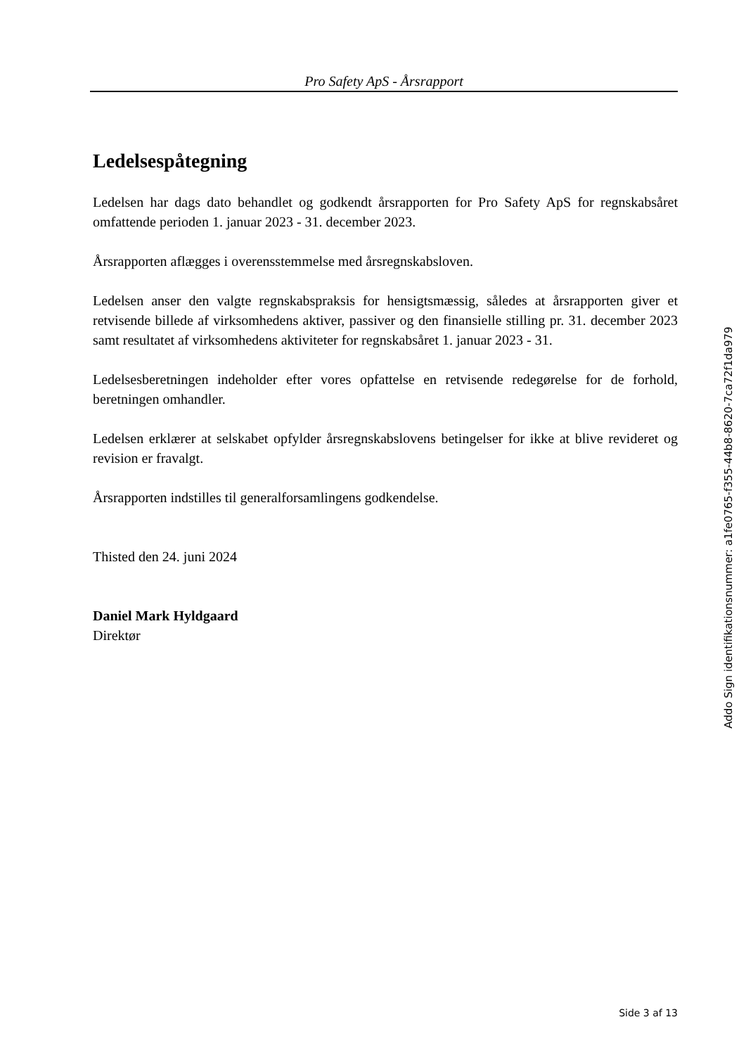Pro Safety ApS - Årsrapport
Ledelsespåtegning
Ledelsen har dags dato behandlet og godkendt årsrapporten for Pro Safety ApS for regnskabsåret omfattende perioden 1. januar 2023 - 31. december 2023.
Årsrapporten aflægges i overensstemmelse med årsregnskabsloven.
Ledelsen anser den valgte regnskabspraksis for hensigtsmæssig, således at årsrapporten giver et retvisende billede af virksomhedens aktiver, passiver og den finansielle stilling pr. 31. december 2023 samt resultatet af virksomhedens aktiviteter for regnskabsåret 1. januar 2023 - 31.
Ledelsesberetningen indeholder efter vores opfattelse en retvisende redegørelse for de forhold, beretningen omhandler.
Ledelsen erklærer at selskabet opfylder årsregnskabslovens betingelser for ikke at blive revideret og revision er fravalgt.
Årsrapporten indstilles til generalforsamlingens godkendelse.
Thisted den 24. juni 2024
Daniel Mark Hyldgaard
Direktør
Addo Sign identifikationsnummer: a1fe0765-f355-44b8-8620-7ca72f1da979
Side 3 af 13